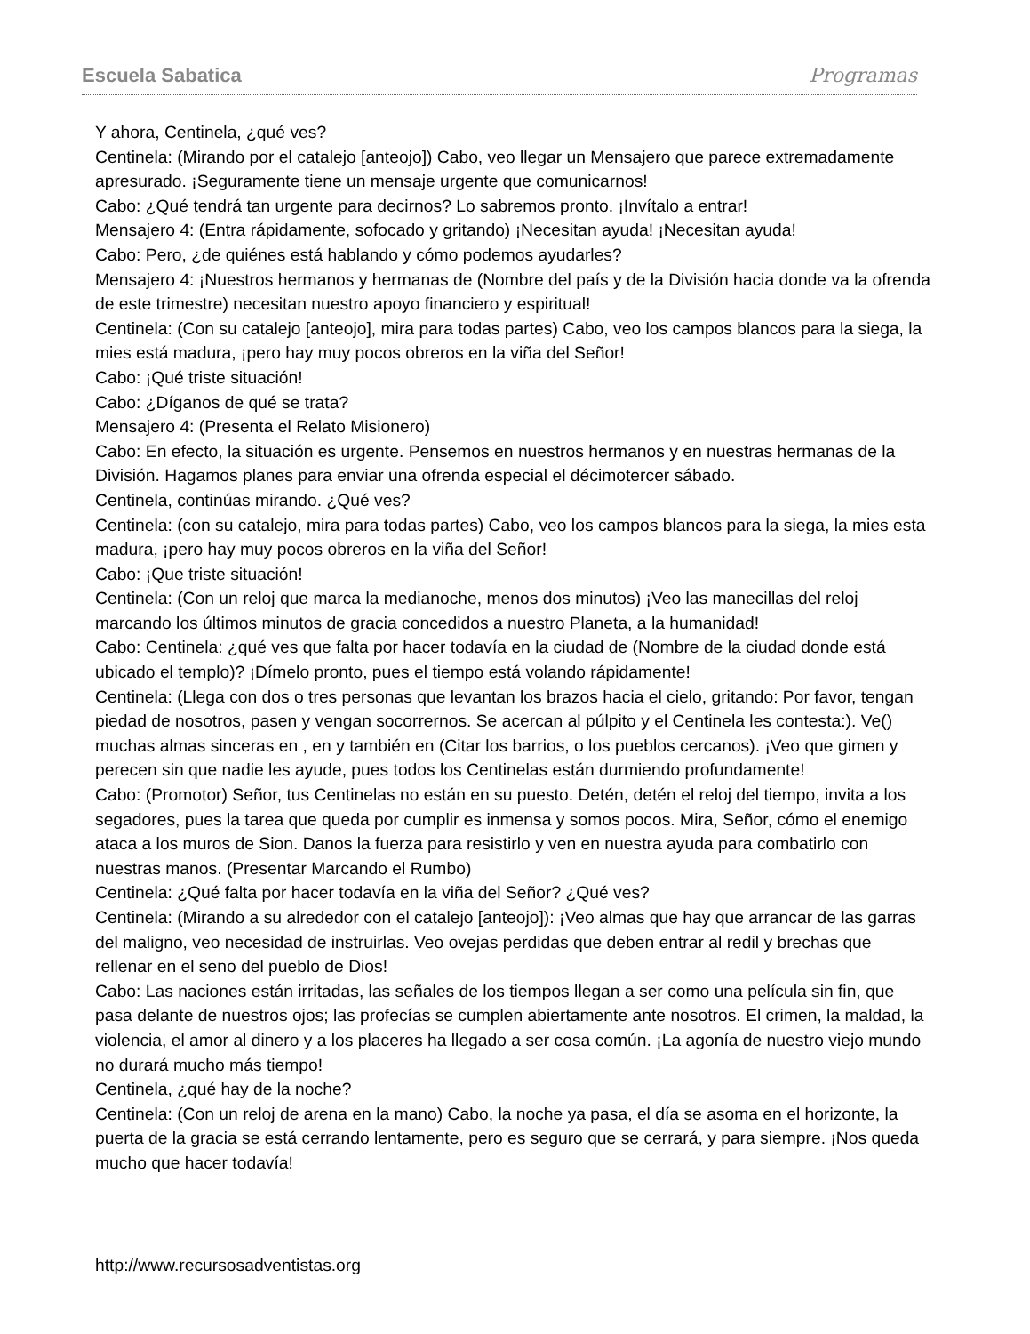Escuela Sabatica Programas
Y ahora, Centinela, ¿qué ves?
Centinela: (Mirando por el catalejo [anteojo]) Cabo, veo llegar un Mensajero que parece extremadamente apresurado. ¡Seguramente tiene un mensaje urgente que comunicarnos!
Cabo: ¿Qué tendrá tan urgente para decirnos? Lo sabremos pronto. ¡Invítalo a entrar!
Mensajero 4: (Entra rápidamente, sofocado y gritando) ¡Necesitan ayuda! ¡Necesitan ayuda!
Cabo: Pero, ¿de quiénes está hablando y cómo podemos ayudarles?
Mensajero 4: ¡Nuestros hermanos y hermanas de (Nombre del país y de la División hacia donde va la ofrenda de este trimestre) necesitan nuestro apoyo financiero y espiritual!
Centinela: (Con su catalejo [anteojo], mira para todas partes) Cabo, veo los campos blancos para la siega, la mies está madura, ¡pero hay muy pocos obreros en la viña del Señor!
Cabo: ¡Qué triste situación!
Cabo: ¿Díganos de qué se trata?
Mensajero 4: (Presenta el Relato Misionero)
Cabo: En efecto, la situación es urgente. Pensemos en nuestros hermanos y en nuestras hermanas de la División. Hagamos planes para enviar una ofrenda especial el décimotercer sábado.
Centinela, continúas mirando. ¿Qué ves?
Centinela: (con su catalejo, mira para todas partes) Cabo, veo los campos blancos para la siega, la mies esta madura, ¡pero hay muy pocos obreros en la viña del Señor!
Cabo: ¡Que triste situación!
Centinela: (Con un reloj que marca la medianoche, menos dos minutos) ¡Veo las manecillas del reloj marcando los últimos minutos de gracia concedidos a nuestro Planeta, a la humanidad!
Cabo: Centinela: ¿qué ves que falta por hacer todavía en la ciudad de (Nombre de la ciudad donde está ubicado el templo)? ¡Dímelo pronto, pues el tiempo está volando rápidamente!
Centinela: (Llega con dos o tres personas que levantan los brazos hacia el cielo, gritando: Por favor, tengan piedad de nosotros, pasen y vengan socorrernos. Se acercan al púlpito y el Centinela les contesta:). Ve() muchas almas sinceras en , en y también en (Citar los barrios, o los pueblos cercanos). ¡Veo que gimen y perecen sin que nadie les ayude, pues todos los Centinelas están durmiendo profundamente!
Cabo: (Promotor) Señor, tus Centinelas no están en su puesto. Detén, detén el reloj del tiempo, invita a los segadores, pues la tarea que queda por cumplir es inmensa y somos pocos. Mira, Señor, cómo el enemigo ataca a los muros de Sion. Danos la fuerza para resistirlo y ven en nuestra ayuda para combatirlo con nuestras manos. (Presentar Marcando el Rumbo)
Centinela: ¿Qué falta por hacer todavía en la viña del Señor? ¿Qué ves?
Centinela: (Mirando a su alrededor con el catalejo [anteojo]): ¡Veo almas que hay que arrancar de las garras del maligno, veo necesidad de instruirlas. Veo ovejas perdidas que deben entrar al redil y brechas que rellenar en el seno del pueblo de Dios!
Cabo: Las naciones están irritadas, las señales de los tiempos llegan a ser como una película sin fin, que pasa delante de nuestros ojos; las profecías se cumplen abiertamente ante nosotros. El crimen, la maldad, la violencia, el amor al dinero y a los placeres ha llegado a ser cosa común. ¡La agonía de nuestro viejo mundo no durará mucho más tiempo!
Centinela, ¿qué hay de la noche?
Centinela: (Con un reloj de arena en la mano) Cabo, la noche ya pasa, el día se asoma en el horizonte, la puerta de la gracia se está cerrando lentamente, pero es seguro que se cerrará, y para siempre. ¡Nos queda mucho que hacer todavía!
http://www.recursosadventistas.org